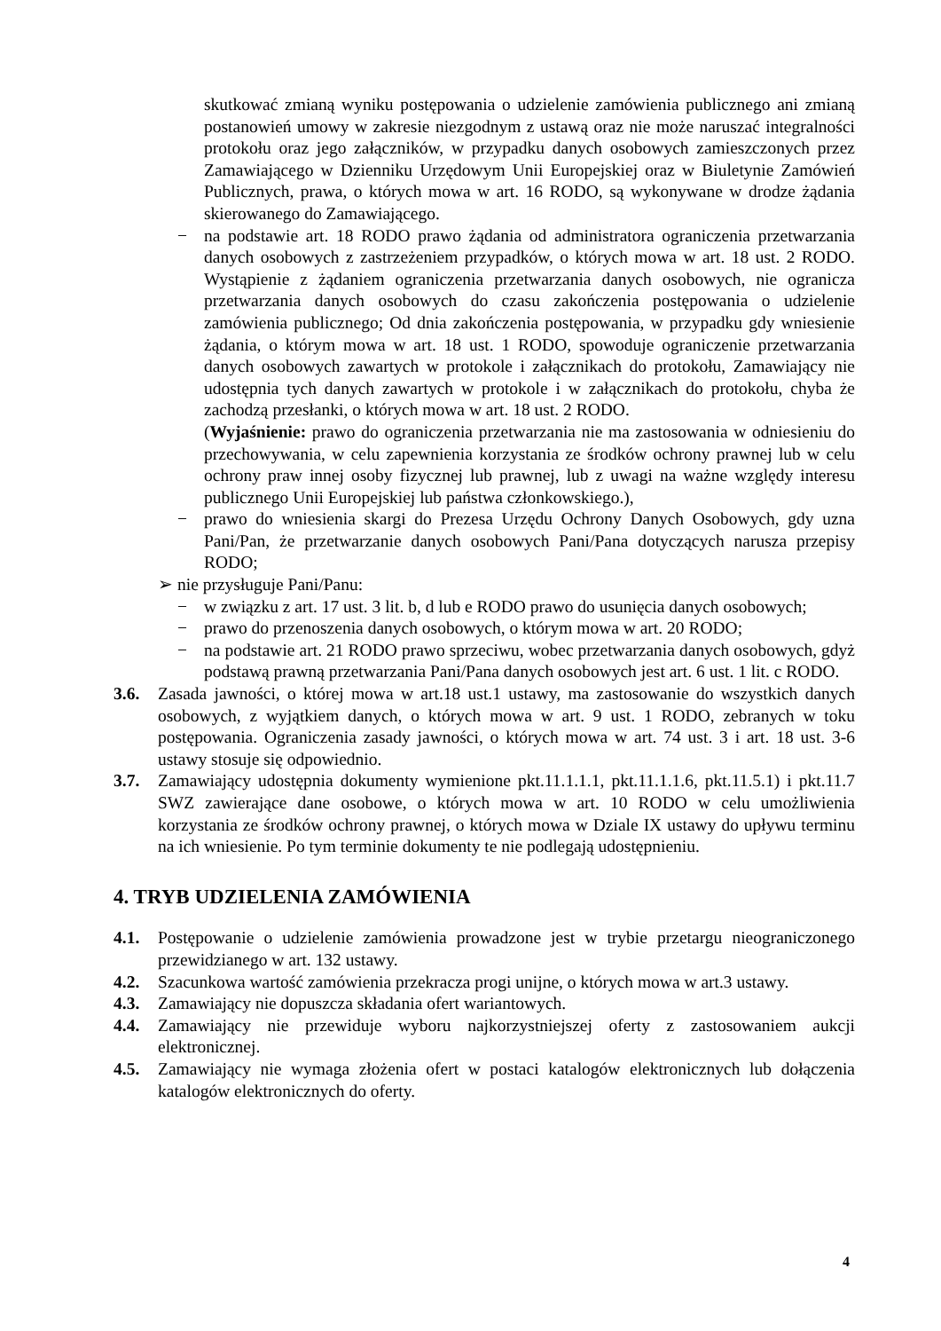skutkować zmianą wyniku postępowania o udzielenie zamówienia publicznego ani zmianą postanowień umowy w zakresie niezgodnym z ustawą oraz nie może naruszać integralności protokołu oraz jego załączników, w przypadku danych osobowych zamieszczonych przez Zamawiającego w Dzienniku Urzędowym Unii Europejskiej oraz w Biuletynie Zamówień Publicznych, prawa, o których mowa w art. 16 RODO, są wykonywane w drodze żądania skierowanego do Zamawiającego.
− na podstawie art. 18 RODO prawo żądania od administratora ograniczenia przetwarzania danych osobowych z zastrzeżeniem przypadków, o których mowa w art. 18 ust. 2 RODO. Wystąpienie z żądaniem ograniczenia przetwarzania danych osobowych, nie ogranicza przetwarzania danych osobowych do czasu zakończenia postępowania o udzielenie zamówienia publicznego; Od dnia zakończenia postępowania, w przypadku gdy wniesienie żądania, o którym mowa w art. 18 ust. 1 RODO, spowoduje ograniczenie przetwarzania danych osobowych zawartych w protokole i załącznikach do protokołu, Zamawiający nie udostępnia tych danych zawartych w protokole i w załącznikach do protokołu, chyba że zachodzą przesłanki, o których mowa w art. 18 ust. 2 RODO.
(Wyjaśnienie: prawo do ograniczenia przetwarzania nie ma zastosowania w odniesieniu do przechowywania, w celu zapewnienia korzystania ze środków ochrony prawnej lub w celu ochrony praw innej osoby fizycznej lub prawnej, lub z uwagi na ważne względy interesu publicznego Unii Europejskiej lub państwa członkowskiego.),
− prawo do wniesienia skargi do Prezesa Urzędu Ochrony Danych Osobowych, gdy uzna Pani/Pan, że przetwarzanie danych osobowych Pani/Pana dotyczących narusza przepisy RODO;
➢ nie przysługuje Pani/Panu:
− w związku z art. 17 ust. 3 lit. b, d lub e RODO prawo do usunięcia danych osobowych;
− prawo do przenoszenia danych osobowych, o którym mowa w art. 20 RODO;
− na podstawie art. 21 RODO prawo sprzeciwu, wobec przetwarzania danych osobowych, gdyż podstawą prawną przetwarzania Pani/Pana danych osobowych jest art. 6 ust. 1 lit. c RODO.
3.6. Zasada jawności, o której mowa w art.18 ust.1 ustawy, ma zastosowanie do wszystkich danych osobowych, z wyjątkiem danych, o których mowa w art. 9 ust. 1 RODO, zebranych w toku postępowania. Ograniczenia zasady jawności, o których mowa w art. 74 ust. 3 i art. 18 ust. 3-6 ustawy stosuje się odpowiednio.
3.7. Zamawiający udostępnia dokumenty wymienione pkt.11.1.1.1, pkt.11.1.1.6, pkt.11.5.1) i pkt.11.7 SWZ zawierające dane osobowe, o których mowa w art. 10 RODO w celu umożliwienia korzystania ze środków ochrony prawnej, o których mowa w Dziale IX ustawy do upływu terminu na ich wniesienie. Po tym terminie dokumenty te nie podlegają udostępnieniu.
4. TRYB UDZIELENIA ZAMÓWIENIA
4.1. Postępowanie o udzielenie zamówienia prowadzone jest w trybie przetargu nieograniczonego przewidzianego w art. 132 ustawy.
4.2. Szacunkowa wartość zamówienia przekracza progi unijne, o których mowa w art.3 ustawy.
4.3. Zamawiający nie dopuszcza składania ofert wariantowych.
4.4. Zamawiający nie przewiduje wyboru najkorzystniejszej oferty z zastosowaniem aukcji elektronicznej.
4.5. Zamawiający nie wymaga złożenia ofert w postaci katalogów elektronicznych lub dołączenia katalogów elektronicznych do oferty.
4